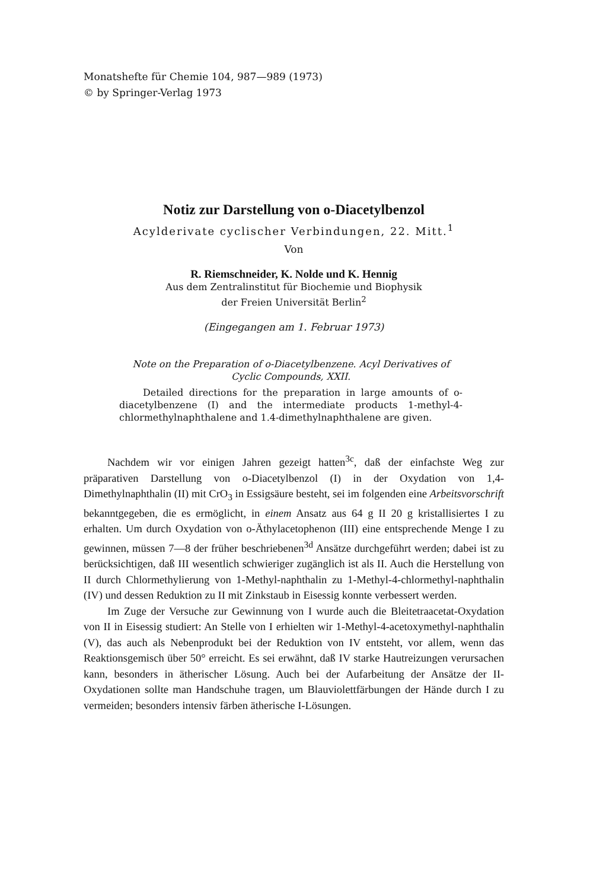Monatshefte für Chemie 104, 987—989 (1973)
© by Springer-Verlag 1973
Notiz zur Darstellung von o-Diacetylbenzol
Acylderivate cyclischer Verbindungen, 22. Mitt.<sup>1</sup>
Von
R. Riemschneider, K. Nolde und K. Hennig
Aus dem Zentralinstitut für Biochemie und Biophysik
der Freien Universität Berlin<sup>2</sup>
(Eingegangen am 1. Februar 1973)
Note on the Preparation of o-Diacetylbenzene. Acyl Derivatives of Cyclic Compounds, XXII.
Detailed directions for the preparation in large amounts of o-diacetylbenzene (I) and the intermediate products 1-methyl-4-chlormethylnaphthalene and 1.4-dimethylnaphthalene are given.
Nachdem wir vor einigen Jahren gezeigt hatten<sup>3c</sup>, daß der einfachste Weg zur präparativen Darstellung von o-Diacetylbenzol (I) in der Oxydation von 1,4-Dimethylnaphthalin (II) mit CrO<sub>3</sub> in Essigsäure besteht, sei im folgenden eine Arbeitsvorschrift bekanntgegeben, die es ermöglicht, in einem Ansatz aus 64 g II 20 g kristallisiertes I zu erhalten. Um durch Oxydation von o-Äthylacetophenon (III) eine entsprechende Menge I zu gewinnen, müssen 7—8 der früher beschriebenen<sup>3d</sup> Ansätze durchgeführt werden; dabei ist zu berücksichtigen, daß III wesentlich schwieriger zugänglich ist als II. Auch die Herstellung von II durch Chlormethylierung von 1-Methyl-naphthalin zu 1-Methyl-4-chlormethyl-naphthalin (IV) und dessen Reduktion zu II mit Zinkstaub in Eisessig konnte verbessert werden.
Im Zuge der Versuche zur Gewinnung von I wurde auch die Bleitetraacetat-Oxydation von II in Eisessig studiert: An Stelle von I erhielten wir 1-Methyl-4-acetoxymethyl-naphthalin (V), das auch als Nebenprodukt bei der Reduktion von IV entsteht, vor allem, wenn das Reaktionsgemisch über 50° erreicht. Es sei erwähnt, daß IV starke Hautreizungen verursachen kann, besonders in ätherischer Lösung. Auch bei der Aufarbeitung der Ansätze der II-Oxydationen sollte man Handschuhe tragen, um Blauviolettfärbungen der Hände durch I zu vermeiden; besonders intensiv färben ätherische I-Lösungen.